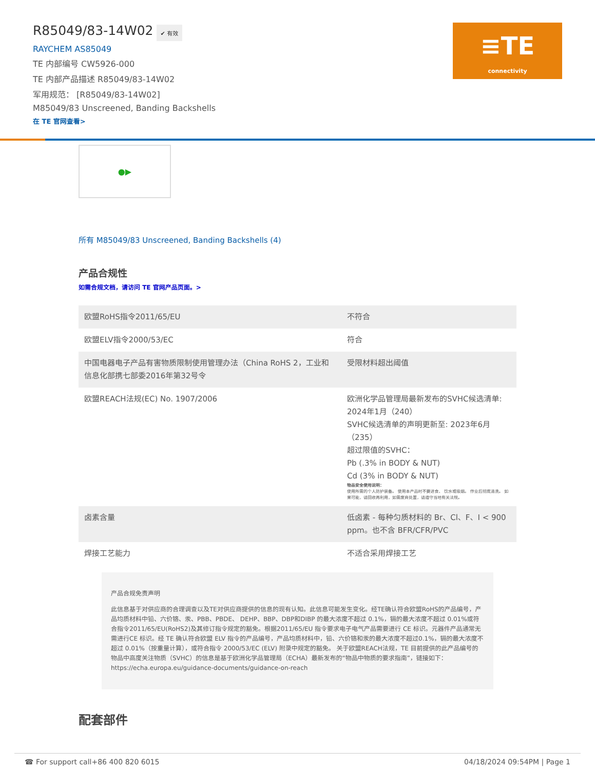R85049/83-14W02
✔ 有效
RAYCHEM AS85049
TE 内部编号 CW5926-000
TE 内部产品描述 R85049/83-14W02
军用规范： [R85049/83-14W02]
M85049/83 Unscreened, Banding Backshells
在 TE 官网查看>
≡TE
connectivity
●▶
所有 M85049/83 Unscreened, Banding Backshells (4)
产品合规性
如需合规文档，请访问 TE 官网产品页面。>
| 欧盟RoHS指令2011/65/EU | 不符合 |
| 欧盟ELV指令2000/53/EC | 符合 |
| 中国电器电子产品有害物质限制使用管理办法（China RoHS 2，工业和信息化部携七部委2016年第32号令 | 受限材料超出阈值 |
| 欧盟REACH法规(EC) No. 1907/2006 | 欧洲化学品管理局最新发布的SVHC候选清单: 2024年1月（240） SVHC候选清单的声明更新至: 2023年6月（235） 超过限值的SVHC： Pb (.3% in BODY & NUT) Cd (3% in BODY & NUT) 物品安全使用说明： 使用所需的个人防护装备。 使用本产品时不要进食、 饮水或吸烟。 作业后彻底清洗。 如果可能，请回收再利用，如需废弃处置，请遵守当地有关法规。 |
| 卤素含量 | 低卤素 - 每种匀质材料的 Br、Cl、F、I < 900 ppm。也不含 BFR/CFR/PVC |
| 焊接工艺能力 | 不适合采用焊接工艺 |
产品合规免责声明
此信息基于对供应商的合理调查以及TE对供应商提供的信息的现有认知。此信息可能发生变化。经TE确认符合欧盟RoHS的产品编号，产品均质材料中铅、六价铬、汞、PBB、PBDE、 DEHP、BBP、DBP和DIBP 的最大浓度不超过 0.1%，镉的最大浓度不超过 0.01%或符合指令2011/65/EU(RoHS2)及其修订指令规定的豁免。根据2011/65/EU 指令要求电子电气产品需要进行 CE 标识。元器件产品通常无需进行CE 标识。经 TE 确认符合欧盟 ELV 指令的产品编号，产品均质材料中，铅、六价铬和汞的最大浓度不超过0.1%，镉的最大浓度不超过 0.01%（按重量计算），或符合指令 2000/53/EC (ELV) 附录中规定的豁免。 关于欧盟REACH法规，TE 目前提供的此产品编号的物品中高度关注物质（SVHC）的信息是基于欧洲化学品管理局（ECHA）最新发布的“物品中物质的要求指南”，链接如下：https://echa.europa.eu/guidance-documents/guidance-on-reach
配套部件
☎ For support call+86 400 820 6015 04/18/2024 09:54PM | Page 1